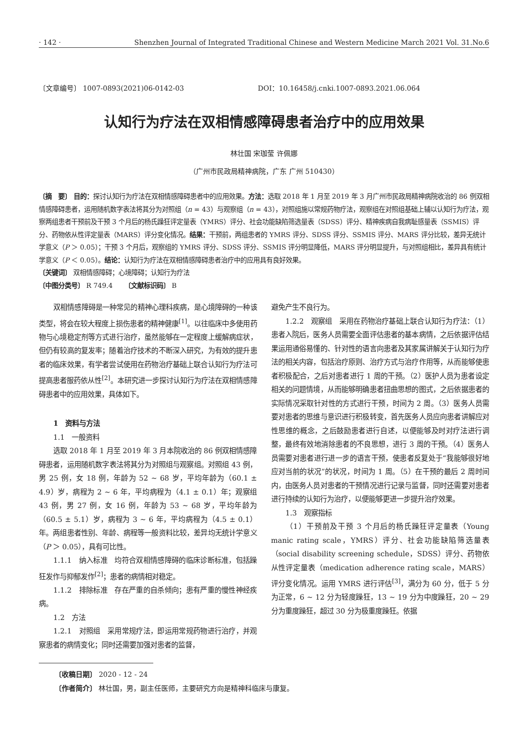· 142 · Shenzhen Journal of Integrated Traditional Chinese and Western Medicine March 2021 Vol. 31.No.6
〔文章编号〕 1007-0893(2021)06-0142-03 DOI：10.16458/j.cnki.1007-0893.2021.06.064
认知行为疗法在双相情感障碍患者治疗中的应用效果
林壮国 宋珈莹 许佩娜
（广州市民政局精神病院，广东 广州 510430）
〔摘　要〕 目的：探讨认知行为疗法在双相情感障碍患者中的应用效果。方法：选取 2018 年 1 月至 2019 年 3 月广州市民政局精神病院收治的 86 例双相情感障碍患者，运用随机数字表法将其分为对照组（n = 43）与观察组（n = 43），对照组施以常规药物疗法，观察组在对照组基础上辅以认知行为疗法，观察两组患者干预前及干预 3 个月后的杨氏躁狂评定量表（YMRS）评分、社会功能缺陷筛选量表（SDSS）评分、精神疾病自我病耻感量表（SSMIS）评分、药物依从性评定量表（MARS）评分变化情况。结果：干预前，两组患者的 YMRS 评分、SDSS 评分、SSMIS 评分、MARS 评分比较，差异无统计学意义（P ＞ 0.05）；干预 3 个月后，观察组的 YMRS 评分、SDSS 评分、SSMIS 评分明显降低，MARS 评分明显提升，与对照组相比，差异具有统计学意义（P ＜ 0.05）。结论：认知行为疗法在双相情感障碍患者治疗中的应用具有良好效果。
〔关键词〕 双相情感障碍；心境障碍；认知行为疗法
〔中图分类号〕 R 749.4 　　〔文献标识码〕 B
双相情感障碍是一种常见的精神心理科疾病，是心境障碍的一种该类型，将会在较大程度上损伤患者的精神健康<sup>[1]</sup>。以往临床中多使用药物与心境稳定剂等方式进行治疗，虽然能够在一定程度上缓解病症状，但仍有较高的复发率；随着治疗技术的不断深入研究，为有效的提升患者的临床效果，有学者尝试使用在药物治疗基础上联合认知行为疗法可提高患者服药依从性<sup>[2]</sup>。本研究进一步探讨认知行为疗法在双相情感障碍患者中的应用效果，具体如下。
1　资料与方法
1.1　一般资料
选取 2018 年 1 月至 2019 年 3 月本院收治的 86 例双相情感障碍患者，运用随机数字表法将其分为对照组与观察组。对照组 43 例，男 25 例，女 18 例，年龄为 52 ~ 68 岁，平均年龄为（60.1 ± 4.9）岁，病程为 2 ~ 6 年，平均病程为（4.1 ± 0.1）年；观察组 43 例，男 27 例，女 16 例，年龄为 53 ~ 68 岁，平均年龄为（60.5 ± 5.1）岁，病程为 3 ~ 6 年，平均病程为（4.5 ± 0.1）年。两组患者性别、年龄、病程等一般资料比较，差异均无统计学意义（P ＞ 0.05），具有可比性。
1.1.1　纳入标准　均符合双相情感障碍的临床诊断标准，包括躁狂发作与抑郁发作<sup>[2]</sup>；患者的病情相对稳定。
1.1.2　排除标准　存在严重的自杀倾向；患有严重的慢性神经疾病。
1.2　方法
1.2.1　对照组　采用常规疗法，即运用常规药物进行治疗，并观察患者的病情变化；同时还需要加强对患者的监督，
避免产生不良行为。
1.2.2　观察组　采用在药物治疗基础上联合认知行为疗法：（1）患者入院后，医务人员需要全面评估患者的基本病情，之后依据评估结果运用通俗易懂的、针对性的语言向患者及其家属讲解关于认知行为疗法的相关内容，包括治疗原则、治疗方式与治疗作用等，从而能够使患者积极配合，之后对患者进行 1 周的干预。（2）医护人员为患者设定相关的问题情境，从而能够明确患者扭曲思想的图式，之后依据患者的实际情况采取针对性的方式进行干预，时间为 2 周。（3）医务人员需要对患者的思维与意识进行积极转变，首先医务人员应向患者讲解应对性思维的概念，之后鼓励患者进行自述，以便能够及时对疗法进行调整，最终有效地消除患者的不良思想，进行 3 周的干预。（4）医务人员需要对患者进行进一步的语言干预，使患者反复处于“我能够很好地应对当前的状况”的状况，时间为 1 周。（5）在干预的最后 2 周时间内，由医务人员对患者的干预情况进行记录与监督，同时还需要对患者进行持续的认知行为治疗，以便能够更进一步提升治疗效果。
1.3　观察指标
（1）干预前及干预 3 个月后的杨氏躁狂评定量表（Young manic rating scale，YMRS）评分、社会功能缺陷筛选量表（social disability screening schedule，SDSS）评分、药物依从性评定量表（medication adherence rating scale，MARS）评分变化情况。运用 YMRS 进行评估<sup>[3]</sup>，满分为 60 分，低于 5 分为正常，6 ~ 12 分为轻度躁狂，13 ~ 19 分为中度躁狂，20 ~ 29 分为重度躁狂，超过 30 分为极重度躁狂。依据
〔收稿日期〕 2020 - 12 - 24
〔作者简介〕 林壮国，男，副主任医师，主要研究方向是精神科临床与康复。